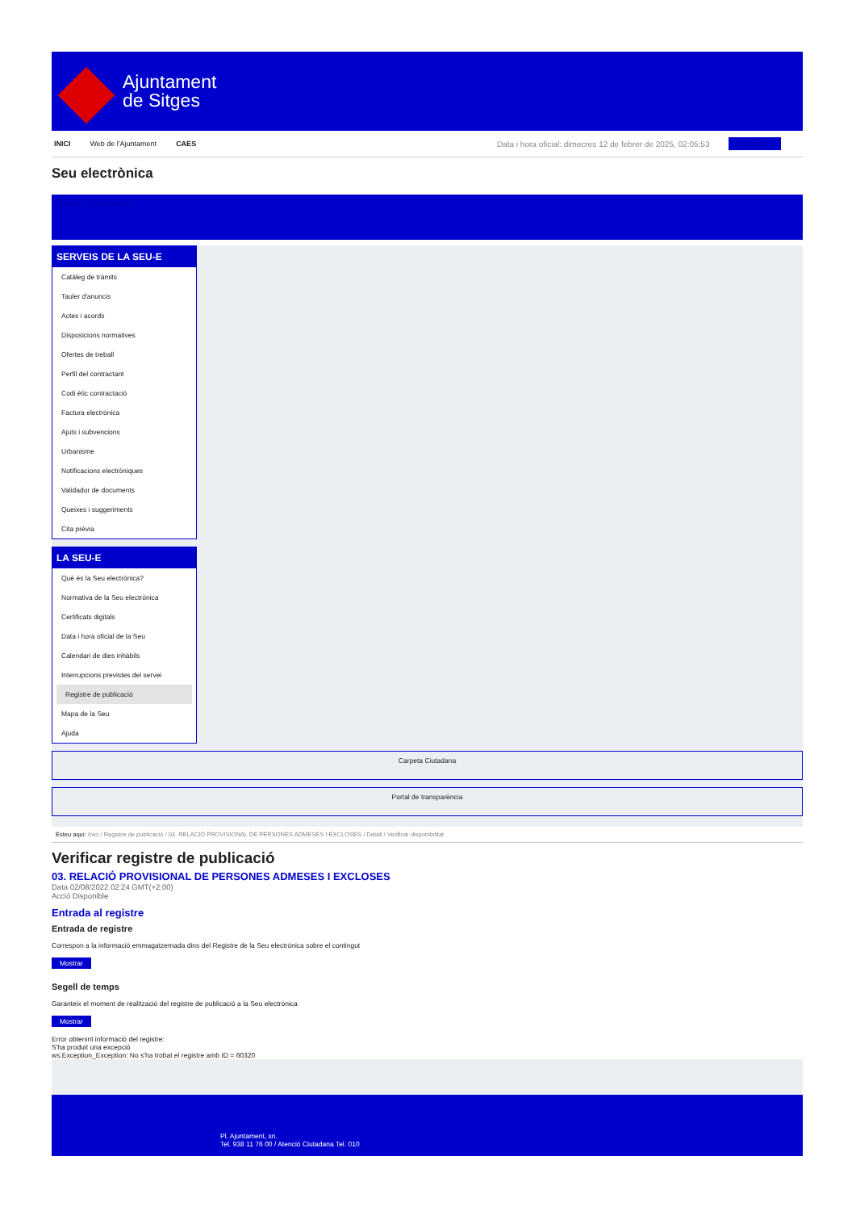Ajuntament
de Sitges
INICI Web de l'Ajuntament CAES Data i hora oficial: dimecres 12 de febrer de 2025, 02:05:53 Sincronitza
Seu electrònica
Obtenir còpia autèntica
SERVEIS DE LA SEU-E
Catàleg de tràmits
Tauler d'anuncis
Actes i acords
Disposicions normatives
Ofertes de treball
Perfil del contractant
Codi ètic contractació
Factura electrònica
Ajuts i subvencions
Urbanisme
Notificacions electròniques
Validador de documents
Queixes i suggeriments
Cita prèvia
LA SEU-E
Què és la Seu electrònica?
Normativa de la Seu electrònica
Certificats digitals
Data i hora oficial de la Seu
Calendari de dies inhàbils
Interrupcions previstes del servei
Registre de publicació
Mapa de la Seu
Ajuda
Carpeta Ciutadana
Portal de transparència
Esteu aquí: Inici / Registre de publicació / 03. RELACIÓ PROVISIONAL DE PERSONES ADMESES I EXCLOSES / Detall / Verificar disponibilitat
Verificar registre de publicació
03. RELACIÓ PROVISIONAL DE PERSONES ADMESES I EXCLOSES
Data 02/08/2022 02:24 GMT(+2:00)
Acció Disponible
Entrada al registre
Entrada de registre
Correspon a la informació emmagatzemada dins del Registre de la Seu electrònica sobre el contingut
Mostrar
Segell de temps
Garanteix el moment de realització del registre de publicació a la Seu electrònica
Mostrar
Error obtenint informació del registre:
S'ha produit una excepció
ws.Exception_Exception: No s'ha trobat el registre amb ID = 60320
Pl. Ajuntament, sn.
Tel. 938 11 76 00 / Atenció Ciutadana Tel. 010